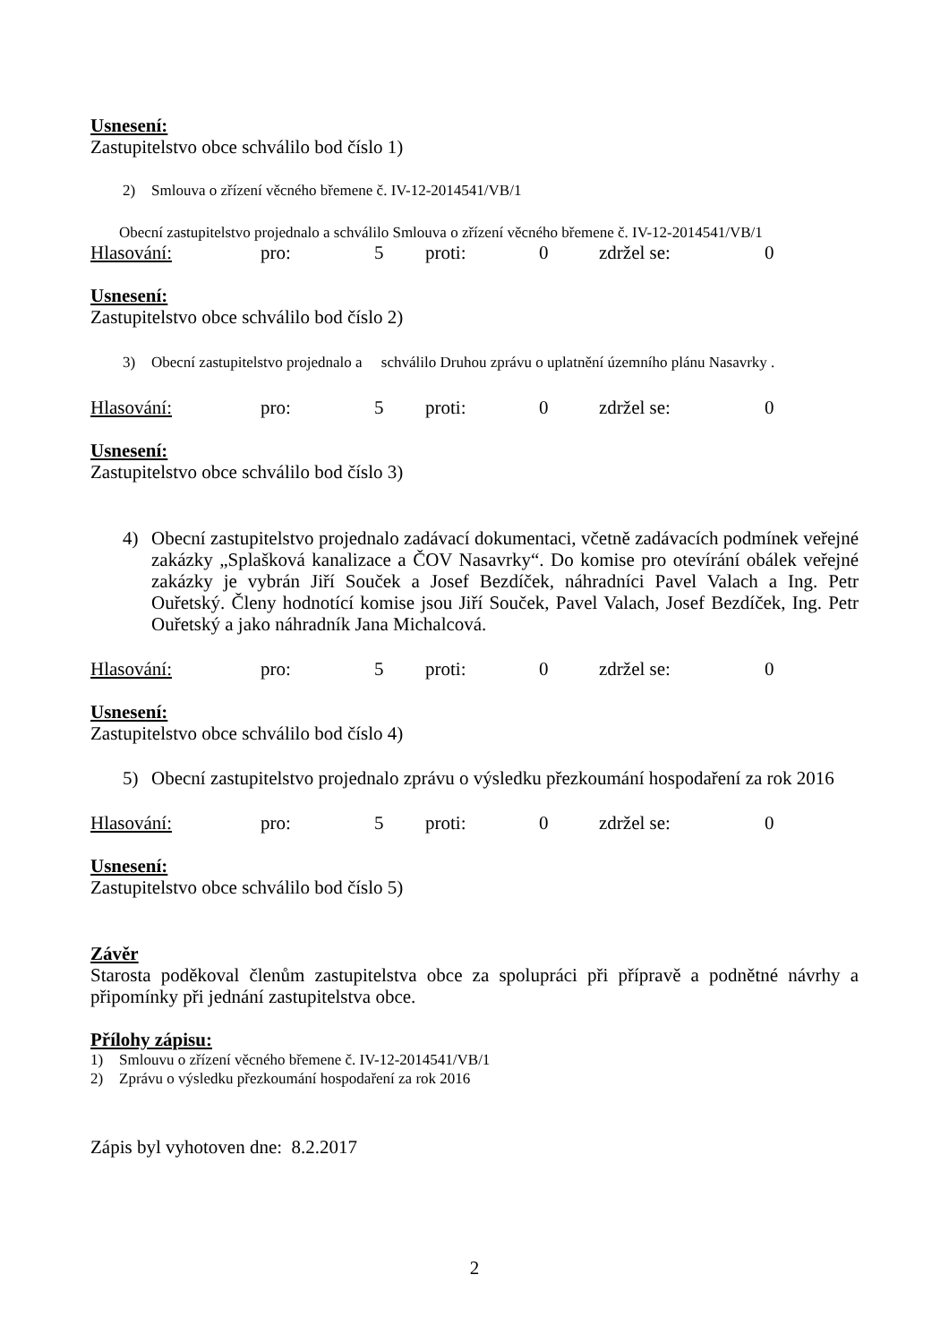Usnesení:
Zastupitelstvo obce schválilo bod číslo 1)
2) Smlouva o zřízení věcného břemene č. IV-12-2014541/VB/1
Obecní zastupitelstvo projednalo a schválilo Smlouva o zřízení věcného břemene č. IV-12-2014541/VB/1
Hlasování: pro: 5 proti: 0 zdržel se: 0
Usnesení:
Zastupitelstvo obce schválilo bod číslo 2)
3) Obecní zastupitelstvo projednalo a schválilo Druhou zprávu o uplatnění územního plánu Nasavrky .
Hlasování: pro: 5 proti: 0 zdržel se: 0
Usnesení:
Zastupitelstvo obce schválilo bod číslo 3)
4) Obecní zastupitelstvo projednalo zadávací dokumentaci, včetně zadávacích podmínek veřejné zakázky „Splašková kanalizace a ČOV Nasavrky“. Do komise pro otevírání obálek veřejné zakázky je vybrán Jiří Souček a Josef Bezdíček, náhradníci Pavel Valach a Ing. Petr Ouřetský. Členy hodnotící komise jsou Jiří Souček, Pavel Valach, Josef Bezdíček, Ing. Petr Ouřetský a jako náhradník Jana Michalcová.
Hlasování: pro: 5 proti: 0 zdržel se: 0
Usnesení:
Zastupitelstvo obce schválilo bod číslo 4)
5) Obecní zastupitelstvo projednalo zprávu o výsledku přezkoumání hospodaření za rok 2016
Hlasování: pro: 5 proti: 0 zdržel se: 0
Usnesení:
Zastupitelstvo obce schválilo bod číslo 5)
Závěr
Starosta poděkoval členům zastupitelstva obce za spolupráci při přípravě a podnětné návrhy a připomínky při jednání zastupitelstva obce.
Přílohy zápisu:
1) Smlouvu o zřízení věcného břemene č. IV-12-2014541/VB/1
2) Zprávu o výsledku přezkoumání hospodaření za rok 2016
Zápis byl vyhotoven dne: 8.2.2017
2